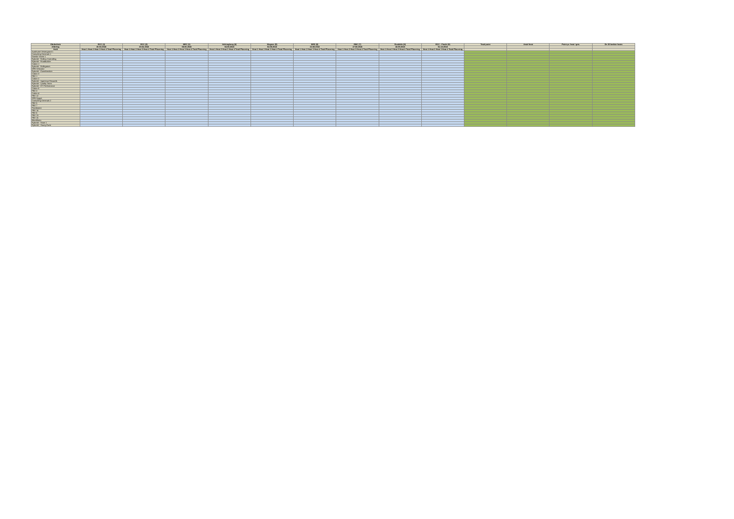| Ebiderklub | RCC (1) | RCC (2) | BRC (3) | Helsingborg (4) | Slagsee (5) | BRZ (6) | RBC (7) | Roskilde (8) | RCC - Finale (9) | Total point | Antal heat | Point pr. heat i gns. | De 20 bedste heats |
| --- | --- | --- | --- | --- | --- | --- | --- | --- | --- | --- | --- | --- | --- |
| Afdeling | 30.03.2016 | 20.04.2016 | 06.05.2016 | 04.06.2016 | 04.08.2016 | 22.08.2016 | 27.08.2016 | 16.09.2016 | 01.10.2016 | | | | |
| Hold | Heat 1 Heat 2 Heat 3 Heat 4 Total Placering | Heat 1 Heat 2 Heat 3 Heat 4 Total Placering | Heat 1 Heat 2 Heat 3 Heat 4 Total Placering | Heat 1 Heat 2 Heat 3 Heat 4 Total Placering | Heat 1 Heat 2 Heat 3 Heat 4 Total Placering | Heat 1 Heat 2 Heat 3 Heat 4 Total Placering | Heat 1 Heat 2 Heat 3 Heat 4 Total Placering | Heat 1 Heat 2 Heat 3 Heat 4 Total Placering | Heat 1 Heat 2 Heat 3 Heat 4 Total Placering | | | | |
| Autohuset Vestergaard 1 | | | | | | | | | | | | | |
| Consulting Denmark 1 | | | | | | | | | | | | | |
| Danske Invest 1 | | | | | | | | | | | | | |
| Rybredt - Rolling Controlling | | | | | | | | | | | | | |
| Rybredt - Roadbuilder | | | | | | | | | | | | | |
| Codan 1 | | | | | | | | | | | | | |
| Rybredt - Rolltigators | | | | | | | | | | | | | |
| DFB Velocator | | | | | | | | | | | | | |
| Rybredt - Gamebreaker | | | | | | | | | | | | | |
| Codan 3 | | | | | | | | | | | | | |
| PBV 1 | | | | | | | | | | | | | |
| Codan 2 | | | | | | | | | | | | | |
| Rybredt - Ingenious Rewards | | | | | | | | | | | | | |
| Rybredt - Quality Team | | | | | | | | | | | | | |
| Rybredt - GT Performance | | | | | | | | | | | | | |
| Codan 5 | | | | | | | | | | | | | |
| PBV 3 | | | | | | | | | | | | | |
| Codan 4 | | | | | | | | | | | | | |
| PBV 12 | | | | | | | | | | | | | |
| DFB Hygge | | | | | | | | | | | | | |
| Consulting Denmark 2 | | | | | | | | | | | | | |
| PBV 5 | | | | | | | | | | | | | |
| PBV 7 | | | | | | | | | | | | | |
| Pixiebeater | | | | | | | | | | | | | |
| PBV 14 | | | | | | | | | | | | | |
| PBV 6 | | | | | | | | | | | | | |
| PBV 13 | | | | | | | | | | | | | |
| PBV 15 | | | | | | | | | | | | | |
| Bikerifiserz | | | | | | | | | | | | | |
| Rybredt - Team 1 | | | | | | | | | | | | | |
| Rybredt - Young Guns | | | | | | | | | | | | | |